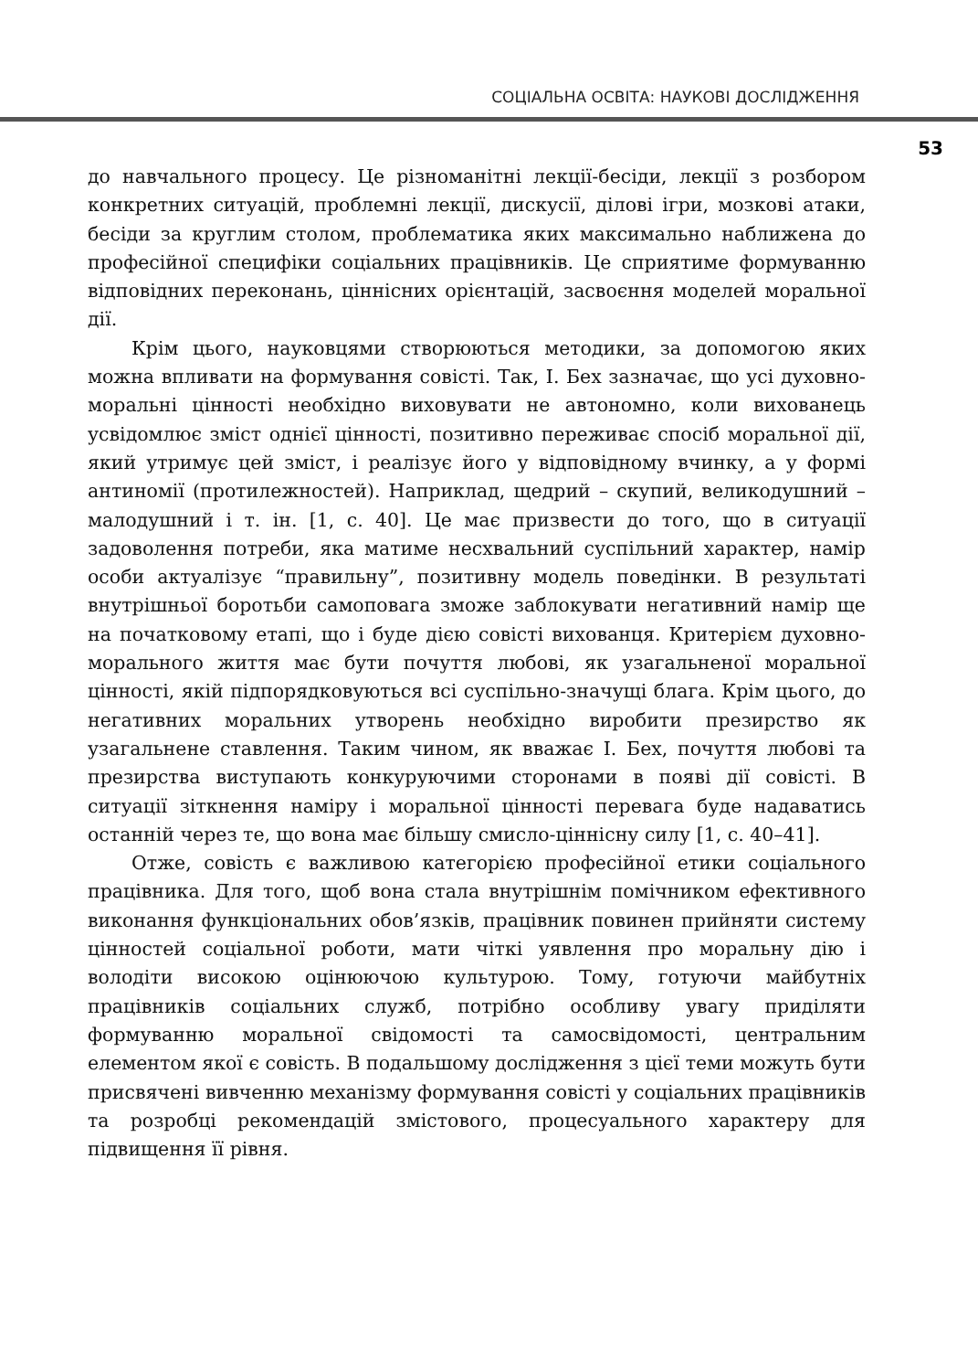СОЦІАЛЬНА ОСВІТА: НАУКОВІ ДОСЛІДЖЕННЯ
53
до навчального процесу. Це різноманітні лекції-бесіди, лекції з розбором конкретних ситуацій, проблемні лекції, дискусії, ділові ігри, мозкові атаки, бесіди за круглим столом, проблематика яких максимально наближена до професійної специфіки соціальних працівників. Це сприятиме формуванню відповідних переконань, ціннісних орієнтацій, засвоєння моделей моральної дії.
Крім цього, науковцями створюються методики, за допомогою яких можна впливати на формування совісті. Так, І. Бех зазначає, що усі духовно-моральні цінності необхідно виховувати не автономно, коли вихованець усвідомлює зміст однієї цінності, позитивно переживає спосіб моральної дії, який утримує цей зміст, і реалізує його у відповідному вчинку, а у формі антиномії (протилежностей). Наприклад, щедрий – скупий, великодушний – малодушний і т. ін. [1, с. 40]. Це має призвести до того, що в ситуації задоволення потреби, яка матиме несхвальний суспільний характер, намір особи актуалізує “правильну”, позитивну модель поведінки. В результаті внутрішньої боротьби самоповага зможе заблокувати негативний намір ще на початковому етапі, що і буде дією совісті вихованця. Критерієм духовно-морального життя має бути почуття любові, як узагальненої моральної цінності, якій підпорядковуються всі суспільно-значущі блага. Крім цього, до негативних моральних утворень необхідно виробити презирство як узагальнене ставлення. Таким чином, як вважає І. Бех, почуття любові та презирства виступають конкуруючими сторонами в появі дії совісті. В ситуації зіткнення наміру і моральної цінності перевага буде надаватись останній через те, що вона має більшу смисло-ціннісну силу [1, с. 40–41].
Отже, совість є важливою категорією професійної етики соціального працівника. Для того, щоб вона стала внутрішнім помічником ефективного виконання функціональних обов’язків, працівник повинен прийняти систему цінностей соціальної роботи, мати чіткі уявлення про моральну дію і володіти високою оцінюючою культурою. Тому, готуючи майбутніх працівників соціальних служб, потрібно особливу увагу приділяти формуванню моральної свідомості та самосвідомості, центральним елементом якої є совість. В подальшому дослідження з цієї теми можуть бути присвячені вивченню механізму формування совісті у соціальних працівників та розробці рекомендацій змістового, процесуального характеру для підвищення її рівня.